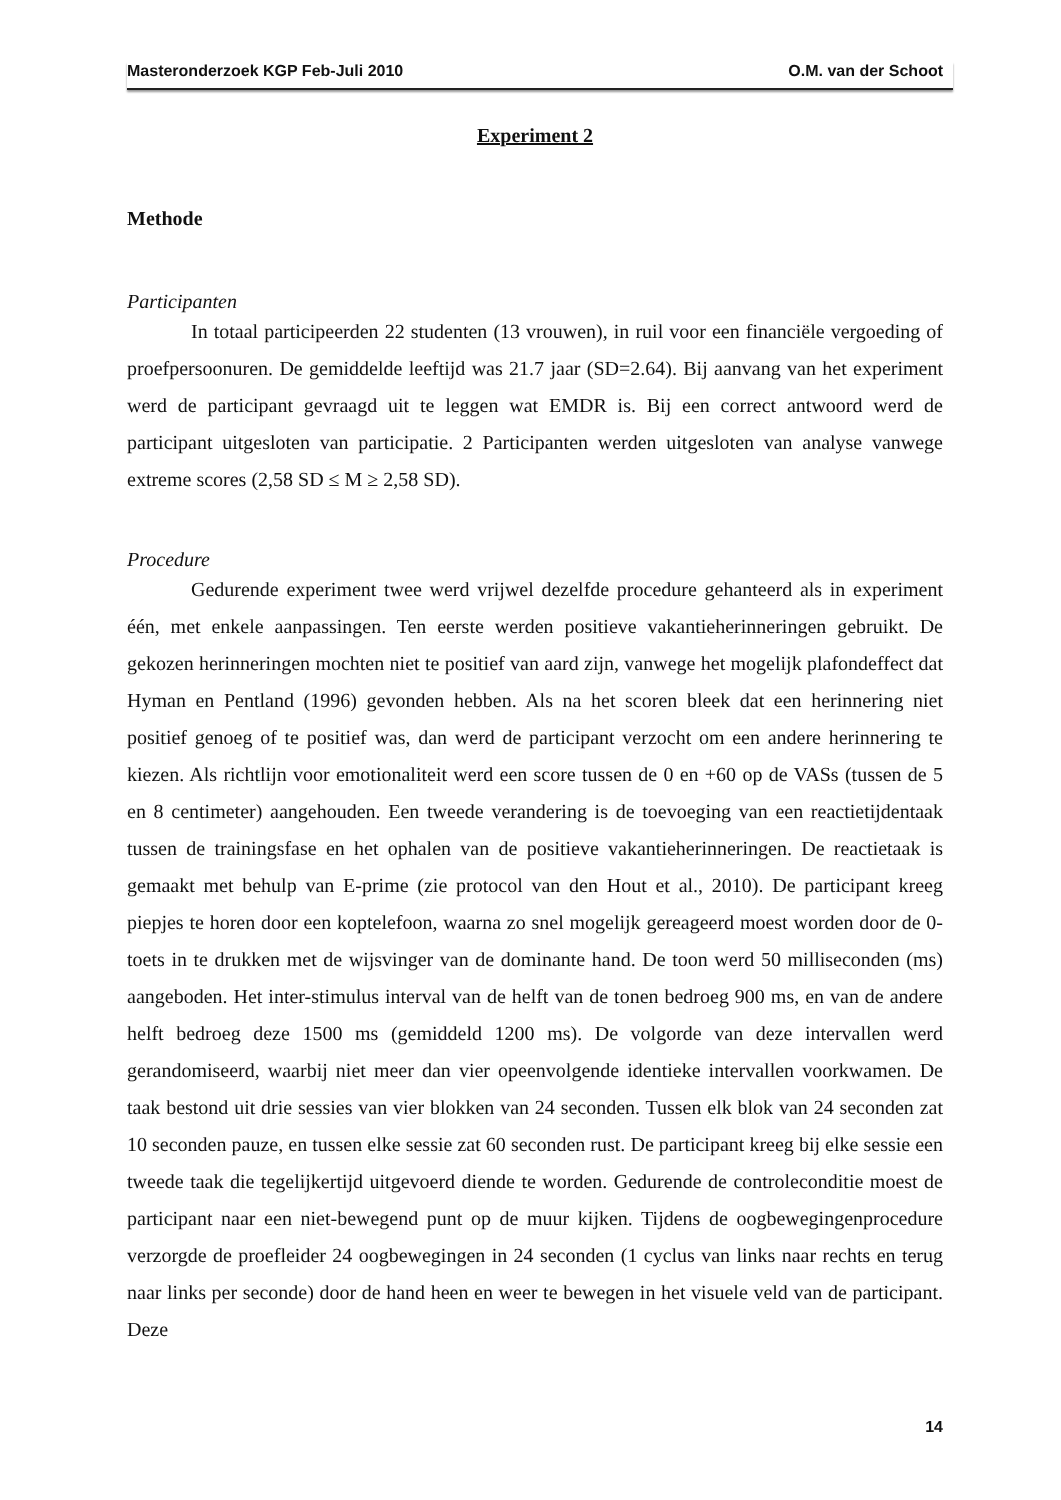Masteronderzoek KGP Feb-Juli 2010 O.M. van der Schoot
Experiment 2
Methode
Participanten
In totaal participeerden 22 studenten (13 vrouwen), in ruil voor een financiële vergoeding of proefpersoonuren. De gemiddelde leeftijd was 21.7 jaar (SD=2.64). Bij aanvang van het experiment werd de participant gevraagd uit te leggen wat EMDR is. Bij een correct antwoord werd de participant uitgesloten van participatie. 2 Participanten werden uitgesloten van analyse vanwege extreme scores (2,58 SD ≤ M ≥ 2,58 SD).
Procedure
Gedurende experiment twee werd vrijwel dezelfde procedure gehanteerd als in experiment één, met enkele aanpassingen. Ten eerste werden positieve vakantieherinneringen gebruikt. De gekozen herinneringen mochten niet te positief van aard zijn, vanwege het mogelijk plafondeffect dat Hyman en Pentland (1996) gevonden hebben. Als na het scoren bleek dat een herinnering niet positief genoeg of te positief was, dan werd de participant verzocht om een andere herinnering te kiezen. Als richtlijn voor emotionaliteit werd een score tussen de 0 en +60 op de VASs (tussen de 5 en 8 centimeter) aangehouden. Een tweede verandering is de toevoeging van een reactietijdentaak tussen de trainingsfase en het ophalen van de positieve vakantieherinneringen. De reactietaak is gemaakt met behulp van E-prime (zie protocol van den Hout et al., 2010). De participant kreeg piepjes te horen door een koptelefoon, waarna zo snel mogelijk gereageerd moest worden door de 0-toets in te drukken met de wijsvinger van de dominante hand. De toon werd 50 milliseconden (ms) aangeboden. Het inter-stimulus interval van de helft van de tonen bedroeg 900 ms, en van de andere helft bedroeg deze 1500 ms (gemiddeld 1200 ms). De volgorde van deze intervallen werd gerandomiseerd, waarbij niet meer dan vier opeenvolgende identieke intervallen voorkwamen. De taak bestond uit drie sessies van vier blokken van 24 seconden. Tussen elk blok van 24 seconden zat 10 seconden pauze, en tussen elke sessie zat 60 seconden rust. De participant kreeg bij elke sessie een tweede taak die tegelijkertijd uitgevoerd diende te worden. Gedurende de controleconditie moest de participant naar een niet-bewegend punt op de muur kijken. Tijdens de oogbewegingenprocedure verzorgde de proefleider 24 oogbewegingen in 24 seconden (1 cyclus van links naar rechts en terug naar links per seconde) door de hand heen en weer te bewegen in het visuele veld van de participant. Deze
14